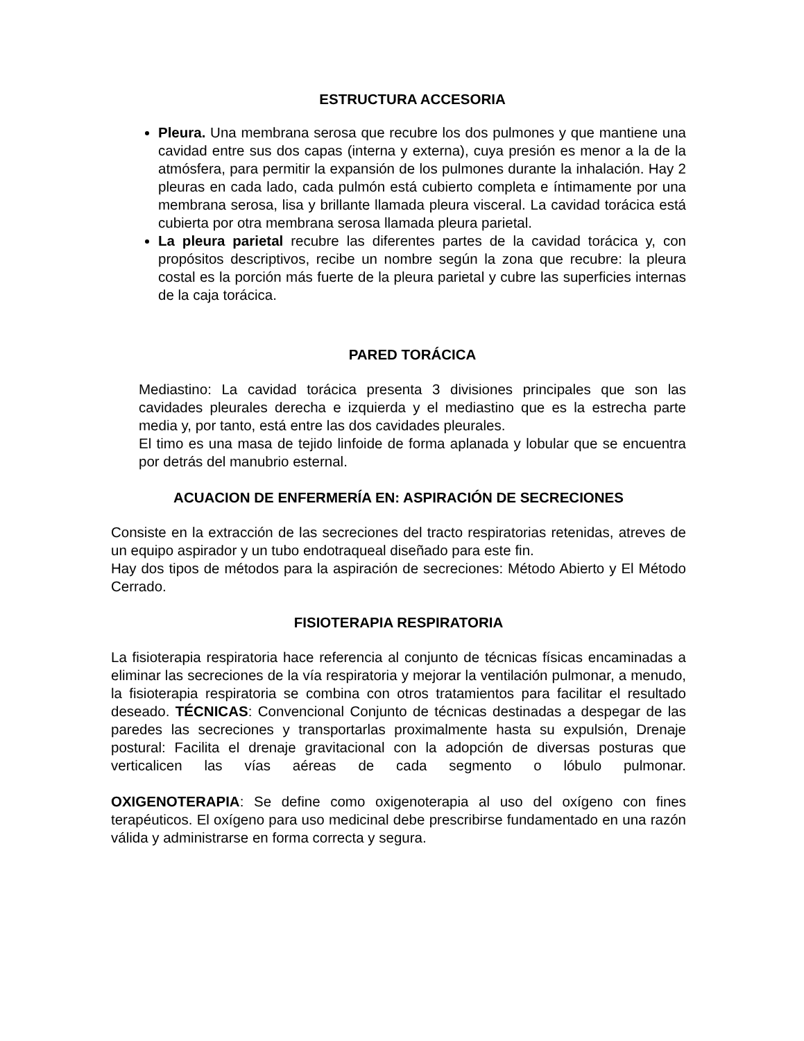ESTRUCTURA ACCESORIA
Pleura. Una membrana serosa que recubre los dos pulmones y que mantiene una cavidad entre sus dos capas (interna y externa), cuya presión es menor a la de la atmósfera, para permitir la expansión de los pulmones durante la inhalación. Hay 2 pleuras en cada lado, cada pulmón está cubierto completa e íntimamente por una membrana serosa, lisa y brillante llamada pleura visceral. La cavidad torácica está cubierta por otra membrana serosa llamada pleura parietal.
La pleura parietal recubre las diferentes partes de la cavidad torácica y, con propósitos descriptivos, recibe un nombre según la zona que recubre: la pleura costal es la porción más fuerte de la pleura parietal y cubre las superficies internas de la caja torácica.
PARED TORÁCICA
Mediastino: La cavidad torácica presenta 3 divisiones principales que son las cavidades pleurales derecha e izquierda y el mediastino que es la estrecha parte media y, por tanto, está entre las dos cavidades pleurales.
El timo es una masa de tejido linfoide de forma aplanada y lobular que se encuentra por detrás del manubrio esternal.
ACUACION DE ENFERMERÍA EN: ASPIRACIÓN DE SECRECIONES
Consiste en la extracción de las secreciones del tracto respiratorias retenidas, atreves de un equipo aspirador y un tubo endotraqueal diseñado para este fin.
Hay dos tipos de métodos para la aspiración de secreciones: Método Abierto y El Método Cerrado.
FISIOTERAPIA RESPIRATORIA
La fisioterapia respiratoria hace referencia al conjunto de técnicas físicas encaminadas a eliminar las secreciones de la vía respiratoria y mejorar la ventilación pulmonar, a menudo, la fisioterapia respiratoria se combina con otros tratamientos para facilitar el resultado deseado. TÉCNICAS: Convencional Conjunto de técnicas destinadas a despegar de las paredes las secreciones y transportarlas proximalmente hasta su expulsión, Drenaje postural: Facilita el drenaje gravitacional con la adopción de diversas posturas que verticalicen las vías aéreas de cada segmento o lóbulo pulmonar.
OXIGENOTERAPIA: Se define como oxigenoterapia al uso del oxígeno con fines terapéuticos. El oxígeno para uso medicinal debe prescribirse fundamentado en una razón válida y administrarse en forma correcta y segura.